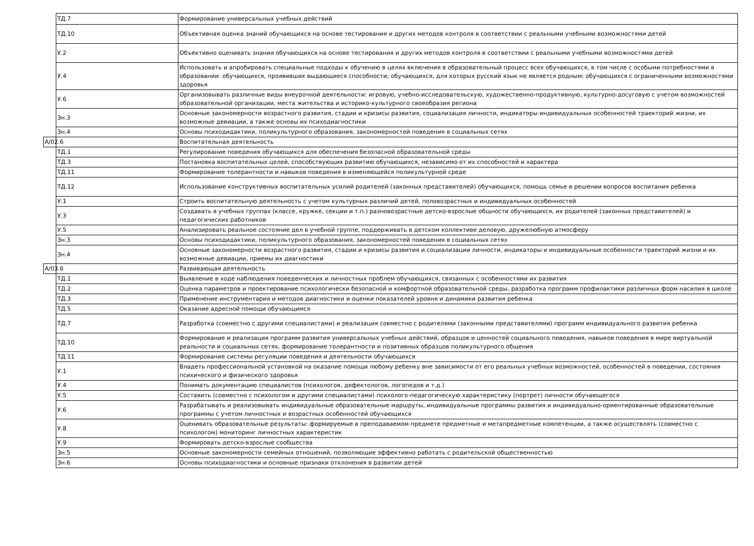| ТД.7 | Формирование универсальных учебных действий |
| ТД.10 | Объективная оценка знаний обучающихся на основе тестирования и других методов контроля в соответствии с реальными учебными возможностями детей |
| У.2 | Объективно оценивать знания обучающихся на основе тестирования и других методов контроля в соответствии с реальными учебными возможностями детей |
| У.4 | Использовать и апробировать специальные подходы к обучению в целях включения в образовательный процесс всех обучающихся, в том числе с особыми потребностями в образовании: обучающихся, проявивших выдающиеся способности; обучающихся, для которых русский язык не является родным; обучающихся с ограниченными возможностями здоровья |
| У.6 | Организовывать различные виды внеурочной деятельности: игровую, учебно-исследовательскую, художественно-продуктивную, культурно-досуговую с учетом возможностей образовательной организации, места жительства и историко-культурного своеобразия региона |
| Зн.3 | Основные закономерности возрастного развития, стадии и кризисы развития, социализация личности, индикаторы индивидуальных особенностей траекторий жизни, их возможные девиации, а также основы их психодиагностики |
| Зн.4 | Основы психодидактики, поликультурного образования, закономерностей поведения в социальных сетях |
| А/02.6 | Воспитательная деятельность |
| ТД.1 | Регулирование поведения обучающихся для обеспечения безопасной образовательной среды |
| ТД.3 | Постановка воспитательных целей, способствующих развитию обучающихся, независимо от их способностей и характера |
| ТД.11 | Формирование толерантности и навыков поведения в изменяющейся поликультурной среде |
| ТД.12 | Использование конструктивных воспитательных усилий родителей (законных представителей) обучающихся, помощь семье в решении вопросов воспитания ребенка |
| У.1 | Строить воспитательную деятельность с учетом культурных различий детей, половозрастных и индивидуальных особенностей |
| У.3 | Создавать в учебных группах (классе, кружке, секции и т.п.) разновозрастные детско-взрослые общности обучающихся, их родителей (законных представителей) и педагогических работников |
| У.5 | Анализировать реальное состояние дел в учебной группе, поддерживать в детском коллективе деловую, дружелюбную атмосферу |
| Зн.3 | Основы психодидактики, поликультурного образования, закономерностей поведения в социальных сетях |
| Зн.4 | Основные закономерности возрастного развития, стадии и кризисы развития и социализации личности, индикаторы и индивидуальные особенности траекторий жизни и их возможные девиации, приемы их диагностики |
| А/03.6 | Развивающая деятельность |
| ТД.1 | Выявление в ходе наблюдения поведенческих и личностных проблем обучающихся, связанных с особенностями их развития |
| ТД.2 | Оценка параметров и проектирование психологически безопасной и комфортной образовательной среды, разработка программ профилактики различных форм насилия в школе |
| ТД.3 | Применение инструментария и методов диагностики и оценки показателей уровня и динамики развития ребенка |
| ТД.5 | Оказание адресной помощи обучающимся |
| ТД.7 | Разработка (совместно с другими специалистами) и реализация совместно с родителями (законными представителями) программ индивидуального развития ребенка |
| ТД.10 | Формирование и реализация программ развития универсальных учебных действий, образцов и ценностей социального поведения, навыков поведения в мире виртуальной реальности и социальных сетях, формирование толерантности и позитивных образцов поликультурного общения |
| ТД.11 | Формирование системы регуляции поведения и деятельности обучающихся |
| У.1 | Владеть профессиональной установкой на оказание помощи любому ребенку вне зависимости от его реальных учебных возможностей, особенностей в поведении, состояния психического и физического здоровья |
| У.4 | Понимать документацию специалистов (психологов, дефектологов, логопедов и т.д.) |
| У.5 | Составить (совместно с психологом и другими специалистами) психолого-педагогическую характеристику (портрет) личности обучающегося |
| У.6 | Разрабатывать и реализовывать индивидуальные образовательные маршруты, индивидуальные программы развития и индивидуально-ориентированные образовательные программы с учетом личностных и возрастных особенностей обучающихся |
| У.8 | Оценивать образовательные результаты: формируемые в преподаваемом предмете предметные и метапредметные компетенции, а также осуществлять (совместно с психологом) мониторинг личностных характеристик |
| У.9 | Формировать детско-взрослые сообщества |
| Зн.5 | Основные закономерности семейных отношений, позволяющие эффективно работать с родительской общественностью |
| Зн.6 | Основы психодиагностики и основные признаки отклонения в развитии детей |